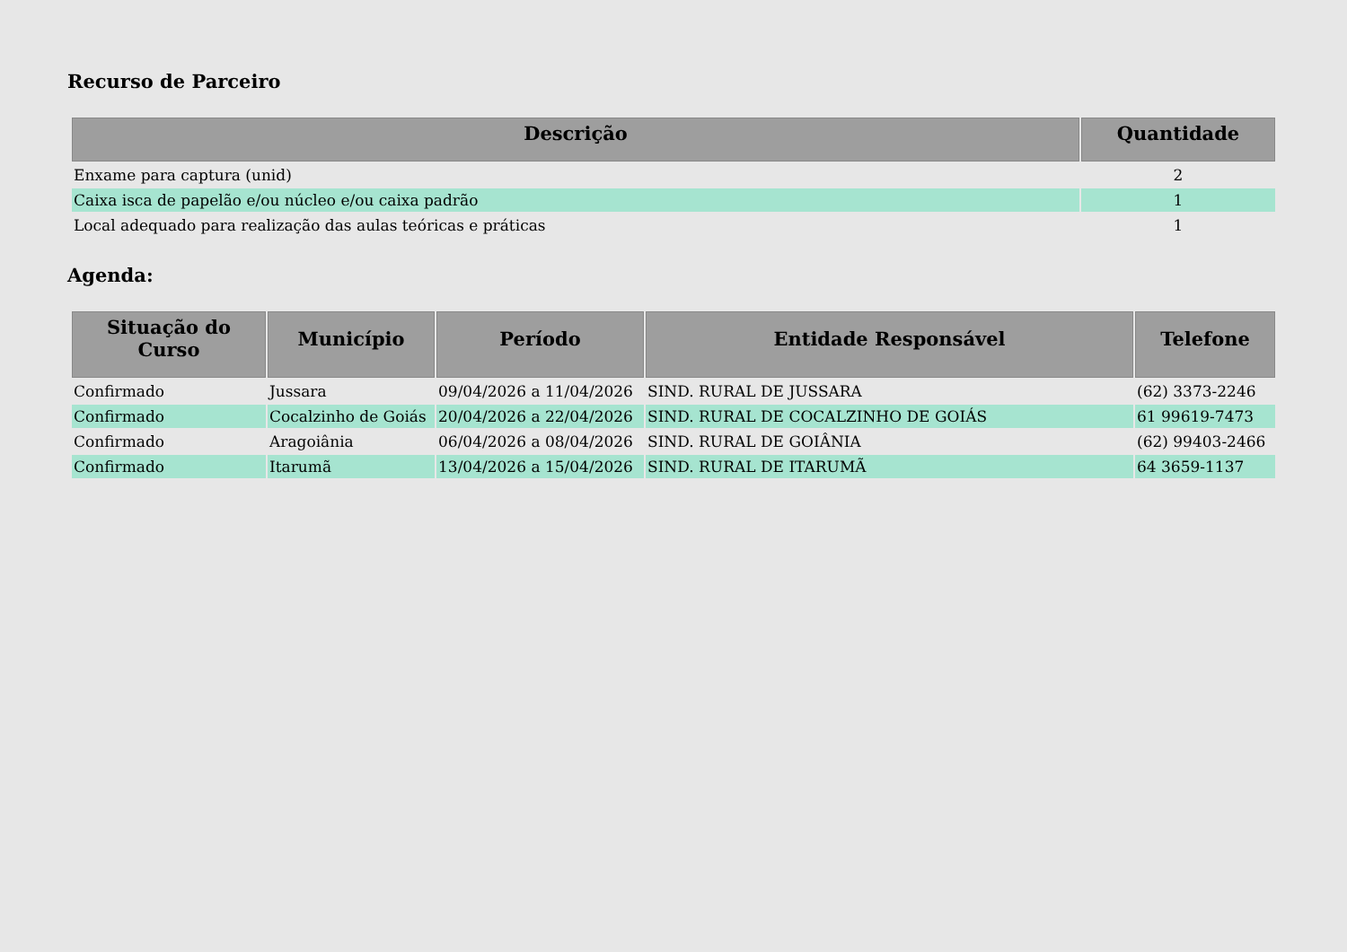Recurso de Parceiro
| Descrição | Quantidade |
| --- | --- |
| Enxame para captura (unid) | 2 |
| Caixa isca de papelão e/ou núcleo e/ou caixa padrão | 1 |
| Local adequado para realização das aulas teóricas e práticas | 1 |
Agenda:
| Situação do Curso | Município | Período | Entidade Responsável | Telefone |
| --- | --- | --- | --- | --- |
| Confirmado | Jussara | 09/04/2026 a 11/04/2026 | SIND. RURAL DE JUSSARA | (62) 3373-2246 |
| Confirmado | Cocalzinho de Goiás | 20/04/2026 a 22/04/2026 | SIND. RURAL DE COCALZINHO DE GOIÁS | 61 99619-7473 |
| Confirmado | Aragoiânia | 06/04/2026 a 08/04/2026 | SIND. RURAL DE GOIÂNIA | (62) 99403-2466 |
| Confirmado | Itarumã | 13/04/2026 a 15/04/2026 | SIND. RURAL DE ITARUMÃ | 64 3659-1137 |